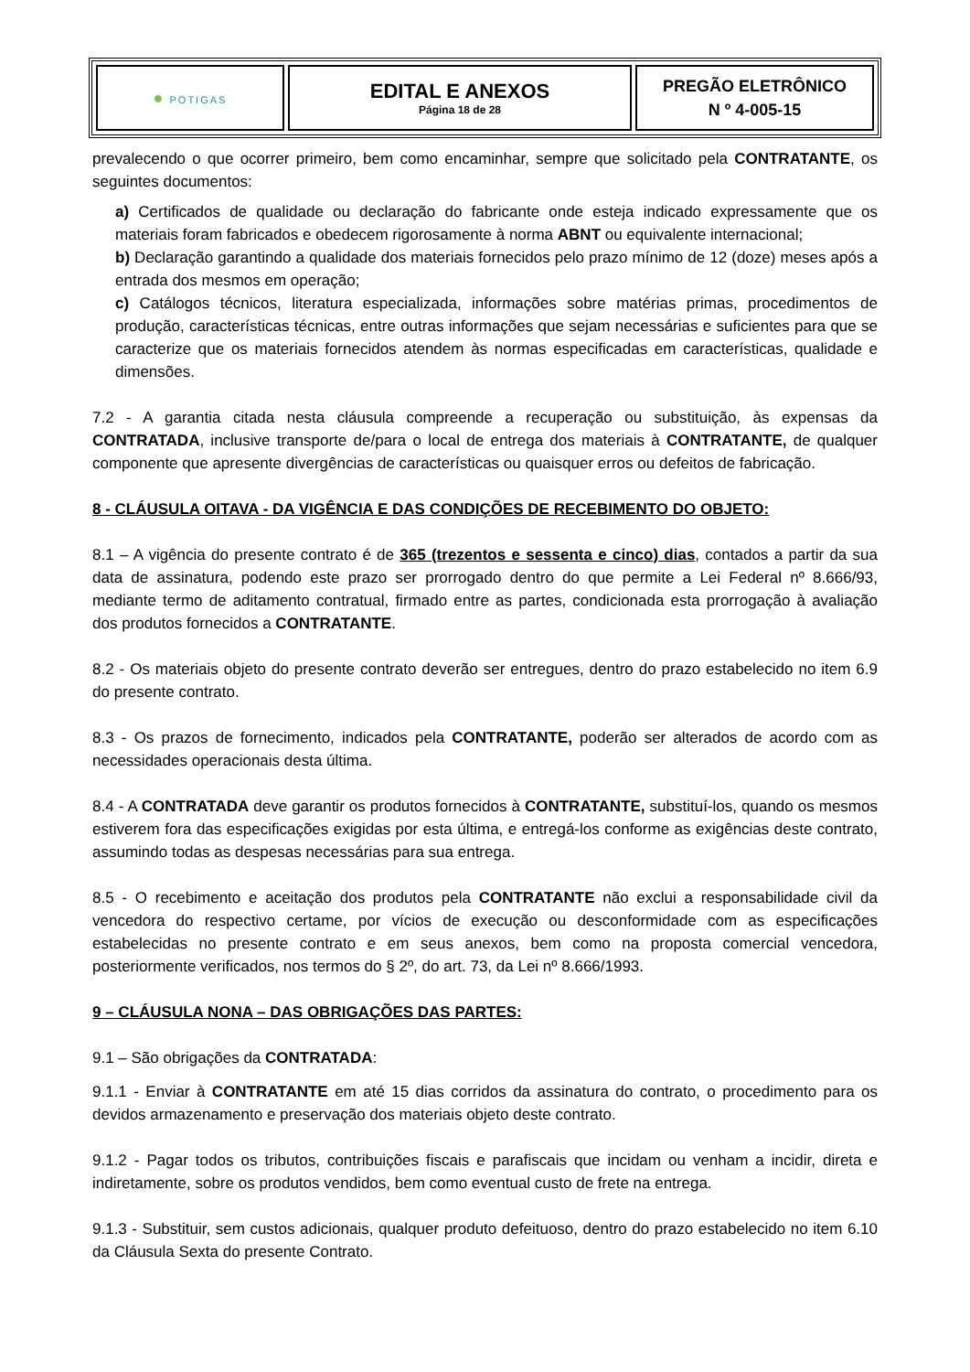| ● POTIGAS | EDITAL E ANEXOS Página 18 de 28 | PREGÃO ELETRÔNICO N º 4-005-15 |
prevalecendo o que ocorrer primeiro, bem como encaminhar, sempre que solicitado pela CONTRATANTE, os seguintes documentos:
a) Certificados de qualidade ou declaração do fabricante onde esteja indicado expressamente que os materiais foram fabricados e obedecem rigorosamente à norma ABNT ou equivalente internacional;
b) Declaração garantindo a qualidade dos materiais fornecidos pelo prazo mínimo de 12 (doze) meses após a entrada dos mesmos em operação;
c) Catálogos técnicos, literatura especializada, informações sobre matérias primas, procedimentos de produção, características técnicas, entre outras informações que sejam necessárias e suficientes para que se caracterize que os materiais fornecidos atendem às normas especificadas em características, qualidade e dimensões.
7.2 - A garantia citada nesta cláusula compreende a recuperação ou substituição, às expensas da CONTRATADA, inclusive transporte de/para o local de entrega dos materiais à CONTRATANTE, de qualquer componente que apresente divergências de características ou quaisquer erros ou defeitos de fabricação.
8 - CLÁUSULA OITAVA - DA VIGÊNCIA E DAS CONDIÇÕES DE RECEBIMENTO DO OBJETO:
8.1 – A vigência do presente contrato é de 365 (trezentos e sessenta e cinco) dias, contados a partir da sua data de assinatura, podendo este prazo ser prorrogado dentro do que permite a Lei Federal nº 8.666/93, mediante termo de aditamento contratual, firmado entre as partes, condicionada esta prorrogação à avaliação dos produtos fornecidos a CONTRATANTE.
8.2 - Os materiais objeto do presente contrato deverão ser entregues, dentro do prazo estabelecido no item 6.9 do presente contrato.
8.3 - Os prazos de fornecimento, indicados pela CONTRATANTE, poderão ser alterados de acordo com as necessidades operacionais desta última.
8.4 - A CONTRATADA deve garantir os produtos fornecidos à CONTRATANTE, substituí-los, quando os mesmos estiverem fora das especificações exigidas por esta última, e entregá-los conforme as exigências deste contrato, assumindo todas as despesas necessárias para sua entrega.
8.5 - O recebimento e aceitação dos produtos pela CONTRATANTE não exclui a responsabilidade civil da vencedora do respectivo certame, por vícios de execução ou desconformidade com as especificações estabelecidas no presente contrato e em seus anexos, bem como na proposta comercial vencedora, posteriormente verificados, nos termos do § 2º, do art. 73, da Lei nº 8.666/1993.
9 – CLÁUSULA NONA – DAS OBRIGAÇÕES DAS PARTES:
9.1 – São obrigações da CONTRATADA:
9.1.1 - Enviar à CONTRATANTE em até 15 dias corridos da assinatura do contrato, o procedimento para os devidos armazenamento e preservação dos materiais objeto deste contrato.
9.1.2 - Pagar todos os tributos, contribuições fiscais e parafiscais que incidam ou venham a incidir, direta e indiretamente, sobre os produtos vendidos, bem como eventual custo de frete na entrega.
9.1.3 - Substituir, sem custos adicionais, qualquer produto defeituoso, dentro do prazo estabelecido no item 6.10 da Cláusula Sexta do presente Contrato.